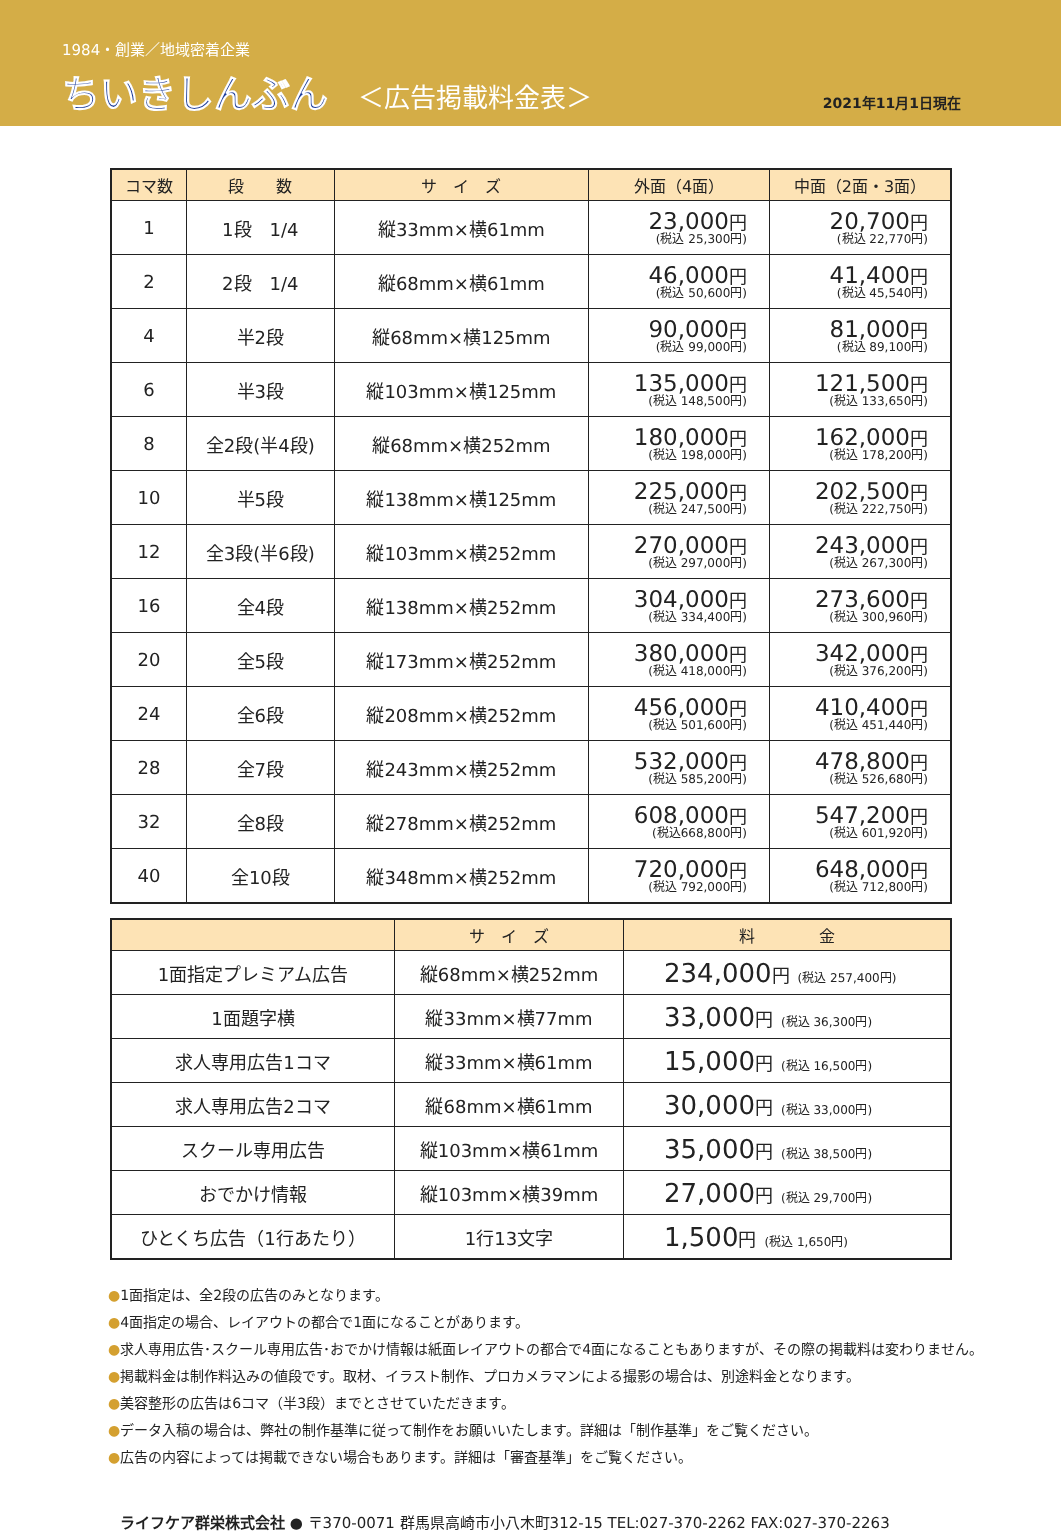1984・創業／地域密着企業
ちいきしんぶん
＜広告掲載料金表＞
2021年11月1日現在
| コマ数 | 段 数 | サ イ ズ | 外面（4面） | 中面（2面・3面） |
| --- | --- | --- | --- | --- |
| 1 | 1段 1/4 | 縦33mm×横61mm | 23,000 円 (税込 25,300円) | 20,700 円 (税込 22,770円) |
| 2 | 2段 1/4 | 縦68mm×横61mm | 46,000 円 (税込 50,600円) | 41,400 円 (税込 45,540円) |
| 4 | 半2段 | 縦68mm×横125mm | 90,000 円 (税込 99,000円) | 81,000 円 (税込 89,100円) |
| 6 | 半3段 | 縦103mm×横125mm | 135,000 円 (税込 148,500円) | 121,500 円 (税込 133,650円) |
| 8 | 全2段(半4段) | 縦68mm×横252mm | 180,000 円 (税込 198,000円) | 162,000 円 (税込 178,200円) |
| 10 | 半5段 | 縦138mm×横125mm | 225,000 円 (税込 247,500円) | 202,500 円 (税込 222,750円) |
| 12 | 全3段(半6段) | 縦103mm×横252mm | 270,000 円 (税込 297,000円) | 243,000 円 (税込 267,300円) |
| 16 | 全4段 | 縦138mm×横252mm | 304,000 円 (税込 334,400円) | 273,600 円 (税込 300,960円) |
| 20 | 全5段 | 縦173mm×横252mm | 380,000 円 (税込 418,000円) | 342,000 円 (税込 376,200円) |
| 24 | 全6段 | 縦208mm×横252mm | 456,000 円 (税込 501,600円) | 410,400 円 (税込 451,440円) |
| 28 | 全7段 | 縦243mm×横252mm | 532,000 円 (税込 585,200円) | 478,800 円 (税込 526,680円) |
| 32 | 全8段 | 縦278mm×横252mm | 608,000 円 (税込668,800円) | 547,200 円 (税込 601,920円) |
| 40 | 全10段 | 縦348mm×横252mm | 720,000 円 (税込 792,000円) | 648,000 円 (税込 712,800円) |
| | サ イ ズ | 料 金 |
| --- | --- | --- |
| 1面指定プレミアム広告 | 縦68mm×横252mm | 234,000 円 (税込 257,400円) |
| 1面題字横 | 縦33mm×横77mm | 33,000 円 (税込 36,300円) |
| 求人専用広告1コマ | 縦33mm×横61mm | 15,000 円 (税込 16,500円) |
| 求人専用広告2コマ | 縦68mm×横61mm | 30,000 円 (税込 33,000円) |
| スクール専用広告 | 縦103mm×横61mm | 35,000 円 (税込 38,500円) |
| おでかけ情報 | 縦103mm×横39mm | 27,000 円 (税込 29,700円) |
| ひとくち広告（1行あたり） | 1行13文字 | 1,500 円 (税込 1,650円) |
●1面指定は、全2段の広告のみとなります。
●4面指定の場合、レイアウトの都合で1面になることがあります。
●求人専用広告･スクール専用広告･おでかけ情報は紙面レイアウトの都合で4面になることもありますが、その際の掲載料は変わりません。
●掲載料金は制作料込みの値段です。取材、イラスト制作、プロカメラマンによる撮影の場合は、別途料金となります。
●美容整形の広告は6コマ（半3段）までとさせていただきます。
●データ入稿の場合は、弊社の制作基準に従って制作をお願いいたします。詳細は「制作基準」をご覧ください。
●広告の内容によっては掲載できない場合もあります。詳細は「審査基準」をご覧ください。
ライフケア群栄株式会社 ● 〒370-0071 群馬県高崎市小八木町312-15 TEL:027-370-2262 FAX:027-370-2263